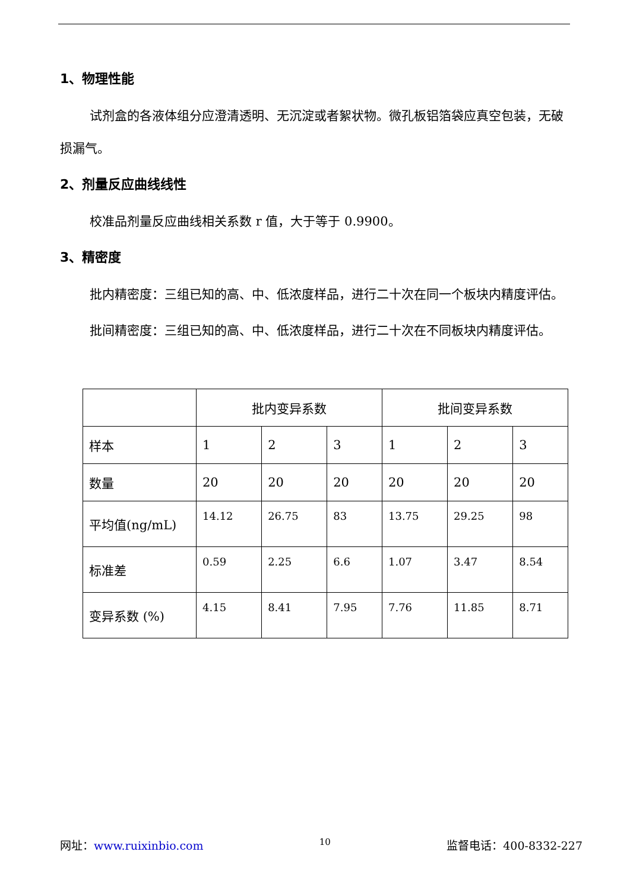1、物理性能
试剂盒的各液体组分应澄清透明、无沉淀或者絮状物。微孔板铝箔袋应真空包装，无破损漏气。
2、剂量反应曲线线性
校准品剂量反应曲线相关系数 r 值，大于等于 0.9900。
3、精密度
批内精密度：三组已知的高、中、低浓度样品，进行二十次在同一个板块内精度评估。
批间精密度：三组已知的高、中、低浓度样品，进行二十次在不同板块内精度评估。
| | 批内变异系数 | | | 批间变异系数 | | |
| 样本 | 1 | 2 | 3 | 1 | 2 | 3 |
| 数量 | 20 | 20 | 20 | 20 | 20 | 20 |
| 平均值(ng/mL) | 14.12 | 26.75 | 83 | 13.75 | 29.25 | 98 |
| 标准差 | 0.59 | 2.25 | 6.6 | 1.07 | 3.47 | 8.54 |
| 变异系数 (%) | 4.15 | 8.41 | 7.95 | 7.76 | 11.85 | 8.71 |
网址：www.ruixinbio.com 10 监督电话：400-8332-227